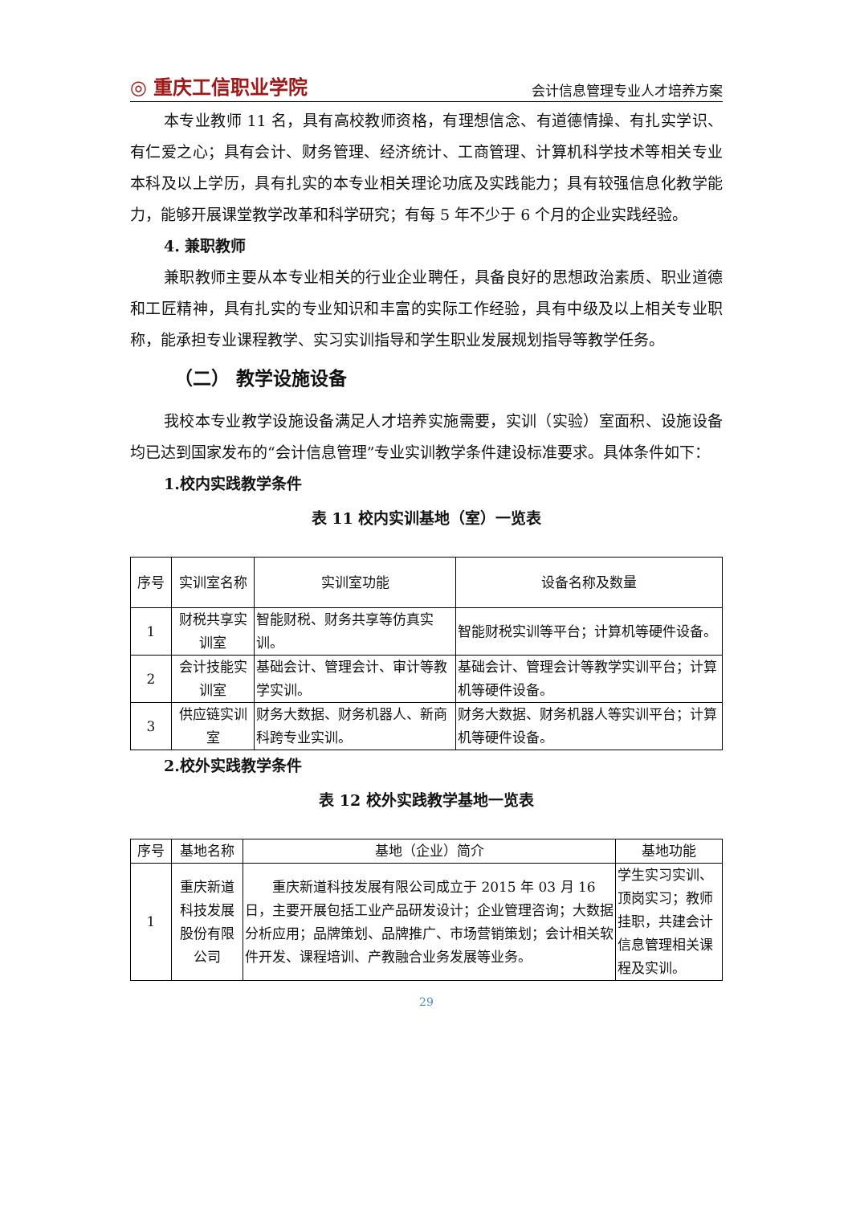◎ 重庆工信职业学院 会计信息管理专业人才培养方案
本专业教师 11 名，具有高校教师资格，有理想信念、有道德情操、有扎实学识、有仁爱之心；具有会计、财务管理、经济统计、工商管理、计算机科学技术等相关专业本科及以上学历，具有扎实的本专业相关理论功底及实践能力；具有较强信息化教学能力，能够开展课堂教学改革和科学研究；有每 5 年不少于 6 个月的企业实践经验。
4. 兼职教师
兼职教师主要从本专业相关的行业企业聘任，具备良好的思想政治素质、职业道德和工匠精神，具有扎实的专业知识和丰富的实际工作经验，具有中级及以上相关专业职称，能承担专业课程教学、实习实训指导和学生职业发展规划指导等教学任务。
（二） 教学设施设备
我校本专业教学设施设备满足人才培养实施需要，实训（实验）室面积、设施设备均已达到国家发布的“会计信息管理”专业实训教学条件建设标准要求。具体条件如下：
1.校内实践教学条件
表 11 校内实训基地（室）一览表
| 序号 | 实训室名称 | 实训室功能 | 设备名称及数量 |
| --- | --- | --- | --- |
| 1 | 财税共享实训室 | 智能财税、财务共享等仿真实训。 | 智能财税实训等平台；计算机等硬件设备。 |
| 2 | 会计技能实训室 | 基础会计、管理会计、审计等教学实训。 | 基础会计、管理会计等教学实训平台；计算机等硬件设备。 |
| 3 | 供应链实训室 | 财务大数据、财务机器人、新商科跨专业实训。 | 财务大数据、财务机器人等实训平台；计算机等硬件设备。 |
2.校外实践教学条件
表 12 校外实践教学基地一览表
| 序号 | 基地名称 | 基地（企业）简介 | 基地功能 |
| 1 | 重庆新道科技发展股份有限公司 | 重庆新道科技发展有限公司成立于 2015 年 03 月 16 日，主要开展包括工业产品研发设计；企业管理咨询；大数据分析应用；品牌策划、品牌推广、市场营销策划；会计相关软件开发、课程培训、产教融合业务发展等业务。 | 学生实习实训、顶岗实习；教师挂职，共建会计信息管理相关课程及实训。 |
29